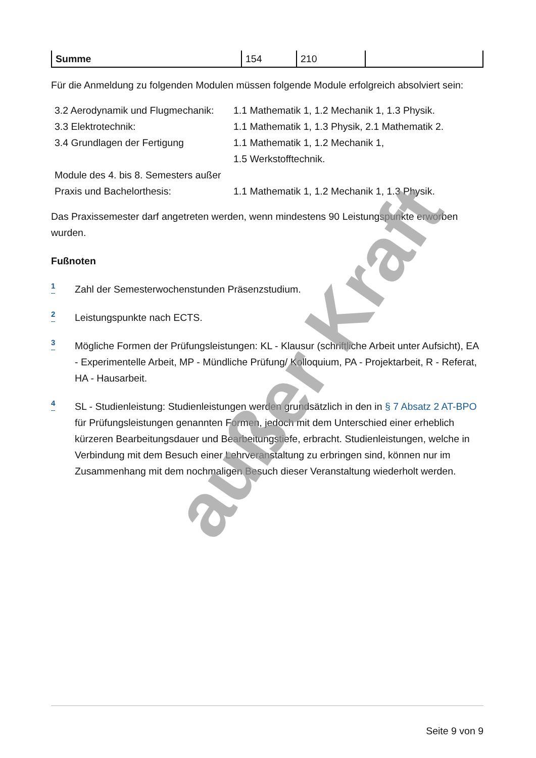| Summe | 154 | 210 | |
Für die Anmeldung zu folgenden Modulen müssen folgende Module erfolgreich absolviert sein:
| 3.2 Aerodynamik und Flugmechanik: | 1.1 Mathematik 1, 1.2 Mechanik 1, 1.3 Physik. |
| 3.3 Elektrotechnik: | 1.1 Mathematik 1, 1.3 Physik, 2.1 Mathematik 2. |
| 3.4 Grundlagen der Fertigung | 1.1 Mathematik 1, 1.2 Mechanik 1, 1.5 Werkstofftechnik. |
| Module des 4. bis 8. Semesters außer Praxis und Bachelorthesis: | 1.1 Mathematik 1, 1.2 Mechanik 1, 1.3 Physik. |
Das Praxissemester darf angetreten werden, wenn mindestens 90 Leistungspunkte erworben wurden.
Fußnoten
1
Zahl der Semesterwochenstunden Präsenzstudium.
2
Leistungspunkte nach ECTS.
3
Mögliche Formen der Prüfungsleistungen: KL - Klausur (schriftliche Arbeit unter Aufsicht), EA - Experimentelle Arbeit, MP - Mündliche Prüfung/ Kolloquium, PA - Projektarbeit, R - Referat, HA - Hausarbeit.
4
SL - Studienleistung: Studienleistungen werden grundsätzlich in den in § 7 Absatz 2 AT-BPO für Prüfungsleistungen genannten Formen, jedoch mit dem Unterschied einer erheblich kürzeren Bearbeitungsdauer und Bearbeitungstiefe, erbracht. Studienleistungen, welche in Verbindung mit dem Besuch einer Lehrveranstaltung zu erbringen sind, können nur im Zusammenhang mit dem nochmaligen Besuch dieser Veranstaltung wiederholt werden.
außer Kraft
Seite 9 von 9